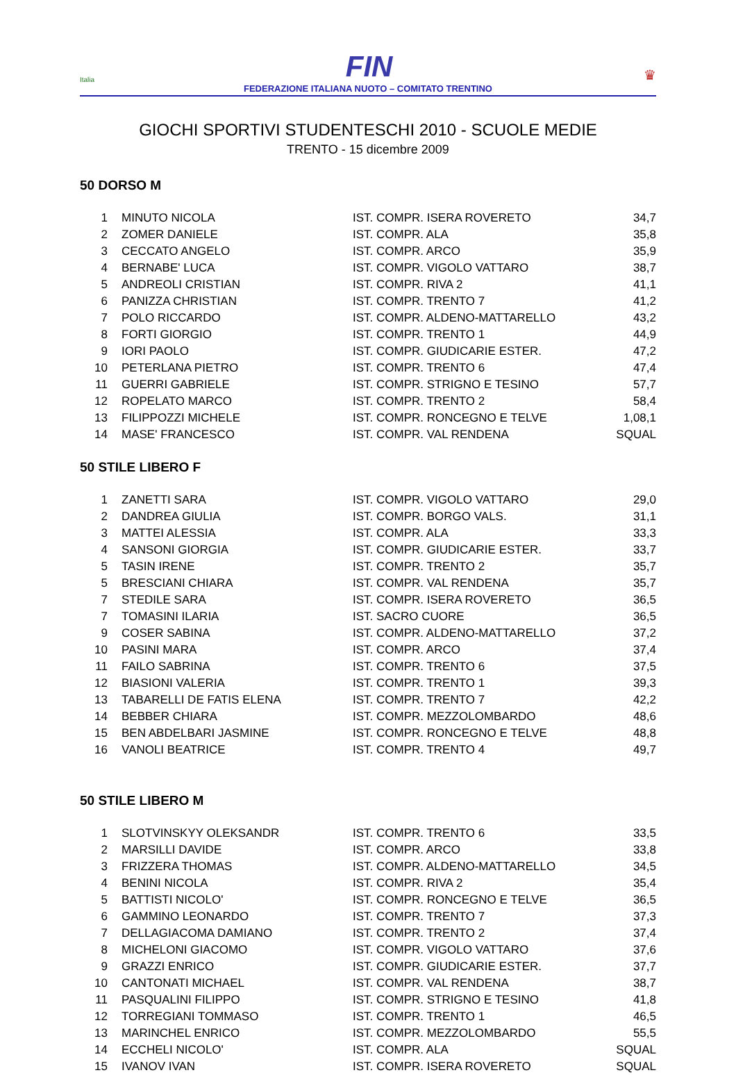Italia FIN ♛
FEDERAZIONE ITALIANA NUOTO – COMITATO TRENTINO
GIOCHI SPORTIVI STUDENTESCHI 2010 - SCUOLE MEDIE
TRENTO - 15 dicembre 2009
50 DORSO M
| 1 | MINUTO NICOLA | IST. COMPR. ISERA ROVERETO | 34,7 |
| 2 | ZOMER DANIELE | IST. COMPR. ALA | 35,8 |
| 3 | CECCATO ANGELO | IST. COMPR. ARCO | 35,9 |
| 4 | BERNABE' LUCA | IST. COMPR. VIGOLO VATTARO | 38,7 |
| 5 | ANDREOLI CRISTIAN | IST. COMPR. RIVA 2 | 41,1 |
| 6 | PANIZZA CHRISTIAN | IST. COMPR. TRENTO 7 | 41,2 |
| 7 | POLO RICCARDO | IST. COMPR. ALDENO-MATTARELLO | 43,2 |
| 8 | FORTI GIORGIO | IST. COMPR. TRENTO 1 | 44,9 |
| 9 | IORI PAOLO | IST. COMPR. GIUDICARIE ESTER. | 47,2 |
| 10 | PETERLANA PIETRO | IST. COMPR. TRENTO 6 | 47,4 |
| 11 | GUERRI GABRIELE | IST. COMPR. STRIGNO E TESINO | 57,7 |
| 12 | ROPELATO MARCO | IST. COMPR. TRENTO 2 | 58,4 |
| 13 | FILIPPOZZI MICHELE | IST. COMPR. RONCEGNO E TELVE | 1,08,1 |
| 14 | MASE' FRANCESCO | IST. COMPR. VAL RENDENA | SQUAL |
50 STILE LIBERO F
| 1 | ZANETTI SARA | IST. COMPR. VIGOLO VATTARO | 29,0 |
| 2 | DANDREA GIULIA | IST. COMPR. BORGO VALS. | 31,1 |
| 3 | MATTEI ALESSIA | IST. COMPR. ALA | 33,3 |
| 4 | SANSONI GIORGIA | IST. COMPR. GIUDICARIE ESTER. | 33,7 |
| 5 | TASIN IRENE | IST. COMPR. TRENTO 2 | 35,7 |
| 5 | BRESCIANI CHIARA | IST. COMPR. VAL RENDENA | 35,7 |
| 7 | STEDILE SARA | IST. COMPR. ISERA ROVERETO | 36,5 |
| 7 | TOMASINI ILARIA | IST. SACRO CUORE | 36,5 |
| 9 | COSER SABINA | IST. COMPR. ALDENO-MATTARELLO | 37,2 |
| 10 | PASINI MARA | IST. COMPR. ARCO | 37,4 |
| 11 | FAILO SABRINA | IST. COMPR. TRENTO 6 | 37,5 |
| 12 | BIASIONI VALERIA | IST. COMPR. TRENTO 1 | 39,3 |
| 13 | TABARELLI DE FATIS ELENA | IST. COMPR. TRENTO 7 | 42,2 |
| 14 | BEBBER CHIARA | IST. COMPR. MEZZOLOMBARDO | 48,6 |
| 15 | BEN ABDELBARI JASMINE | IST. COMPR. RONCEGNO E TELVE | 48,8 |
| 16 | VANOLI BEATRICE | IST. COMPR. TRENTO 4 | 49,7 |
50 STILE LIBERO M
| 1 | SLOTVINSKYY OLEKSANDR | IST. COMPR. TRENTO 6 | 33,5 |
| 2 | MARSILLI DAVIDE | IST. COMPR. ARCO | 33,8 |
| 3 | FRIZZERA THOMAS | IST. COMPR. ALDENO-MATTARELLO | 34,5 |
| 4 | BENINI NICOLA | IST. COMPR. RIVA 2 | 35,4 |
| 5 | BATTISTI NICOLO' | IST. COMPR. RONCEGNO E TELVE | 36,5 |
| 6 | GAMMINO LEONARDO | IST. COMPR. TRENTO 7 | 37,3 |
| 7 | DELLAGIACOMA DAMIANO | IST. COMPR. TRENTO 2 | 37,4 |
| 8 | MICHELONI GIACOMO | IST. COMPR. VIGOLO VATTARO | 37,6 |
| 9 | GRAZZI ENRICO | IST. COMPR. GIUDICARIE ESTER. | 37,7 |
| 10 | CANTONATI MICHAEL | IST. COMPR. VAL RENDENA | 38,7 |
| 11 | PASQUALINI FILIPPO | IST. COMPR. STRIGNO E TESINO | 41,8 |
| 12 | TORREGIANI TOMMASO | IST. COMPR. TRENTO 1 | 46,5 |
| 13 | MARINCHEL ENRICO | IST. COMPR. MEZZOLOMBARDO | 55,5 |
| 14 | ECCHELI NICOLO' | IST. COMPR. ALA | SQUAL |
| 15 | IVANOV IVAN | IST. COMPR. ISERA ROVERETO | SQUAL |